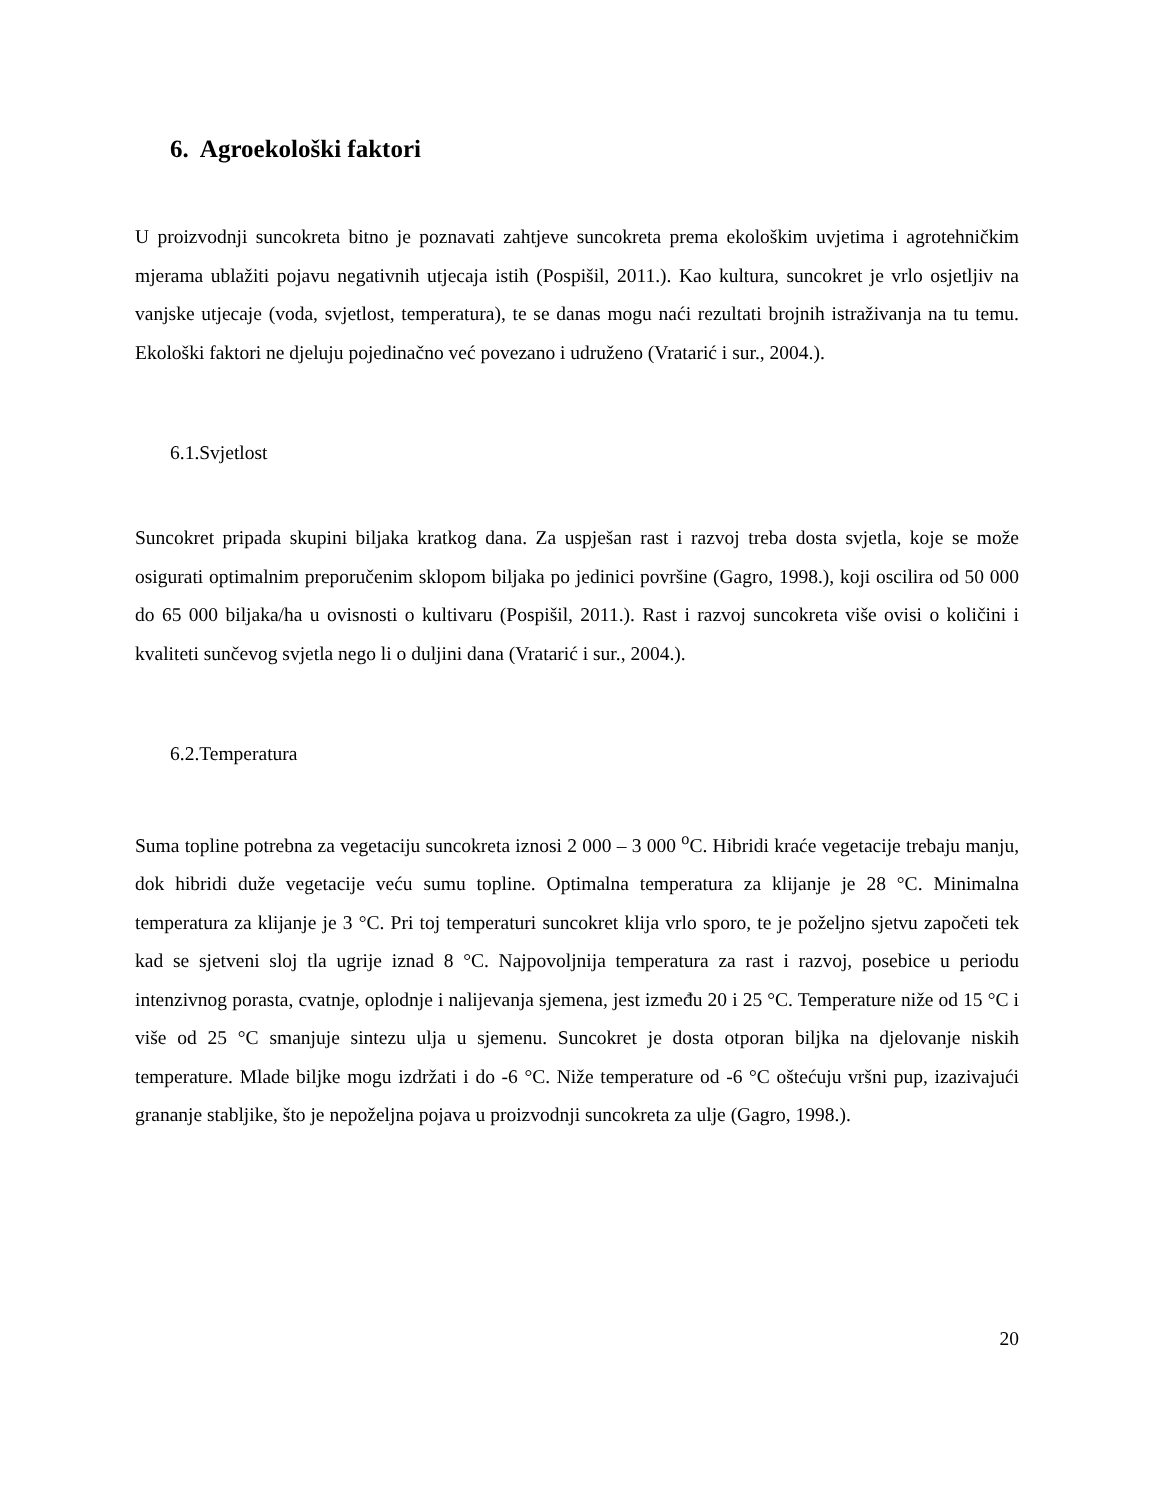6. Agroekološki faktori
U proizvodnji suncokreta bitno je poznavati zahtjeve suncokreta prema ekološkim uvjetima i agrotehničkim mjerama ublažiti pojavu negativnih utjecaja istih (Pospišil, 2011.). Kao kultura, suncokret je vrlo osjetljiv na vanjske utjecaje (voda, svjetlost, temperatura), te se danas mogu naći rezultati brojnih istraživanja na tu temu. Ekološki faktori ne djeluju pojedinačno već povezano i udruženo (Vratarić i sur., 2004.).
6.1.Svjetlost
Suncokret pripada skupini biljaka kratkog dana. Za uspješan rast i razvoj treba dosta svjetla, koje se može osigurati optimalnim preporučenim sklopom biljaka po jedinici površine (Gagro, 1998.), koji oscilira od 50 000 do 65 000 biljaka/ha u ovisnosti o kultivaru (Pospišil, 2011.). Rast i razvoj suncokreta više ovisi o količini i kvaliteti sunčevog svjetla nego li o duljini dana (Vratarić i sur., 2004.).
6.2.Temperatura
Suma topline potrebna za vegetaciju suncokreta iznosi 2 000 – 3 000 <sup>o</sup>C. Hibridi kraće vegetacije trebaju manju, dok hibridi duže vegetacije veću sumu topline. Optimalna temperatura za klijanje je 28 °C. Minimalna temperatura za klijanje je 3 °C. Pri toj temperaturi suncokret klija vrlo sporo, te je poželjno sjetvu započeti tek kad se sjetveni sloj tla ugrije iznad 8 °C. Najpovoljnija temperatura za rast i razvoj, posebice u periodu intenzivnog porasta, cvatnje, oplodnje i nalijevanja sjemena, jest između 20 i 25 °C. Temperature niže od 15 °C i više od 25 °C smanjuje sintezu ulja u sjemenu. Suncokret je dosta otporan biljka na djelovanje niskih temperature. Mlade biljke mogu izdržati i do -6 °C. Niže temperature od -6 °C oštećuju vršni pup, izazivajući grananje stabljike, što je nepoželjna pojava u proizvodnji suncokreta za ulje (Gagro, 1998.).
20